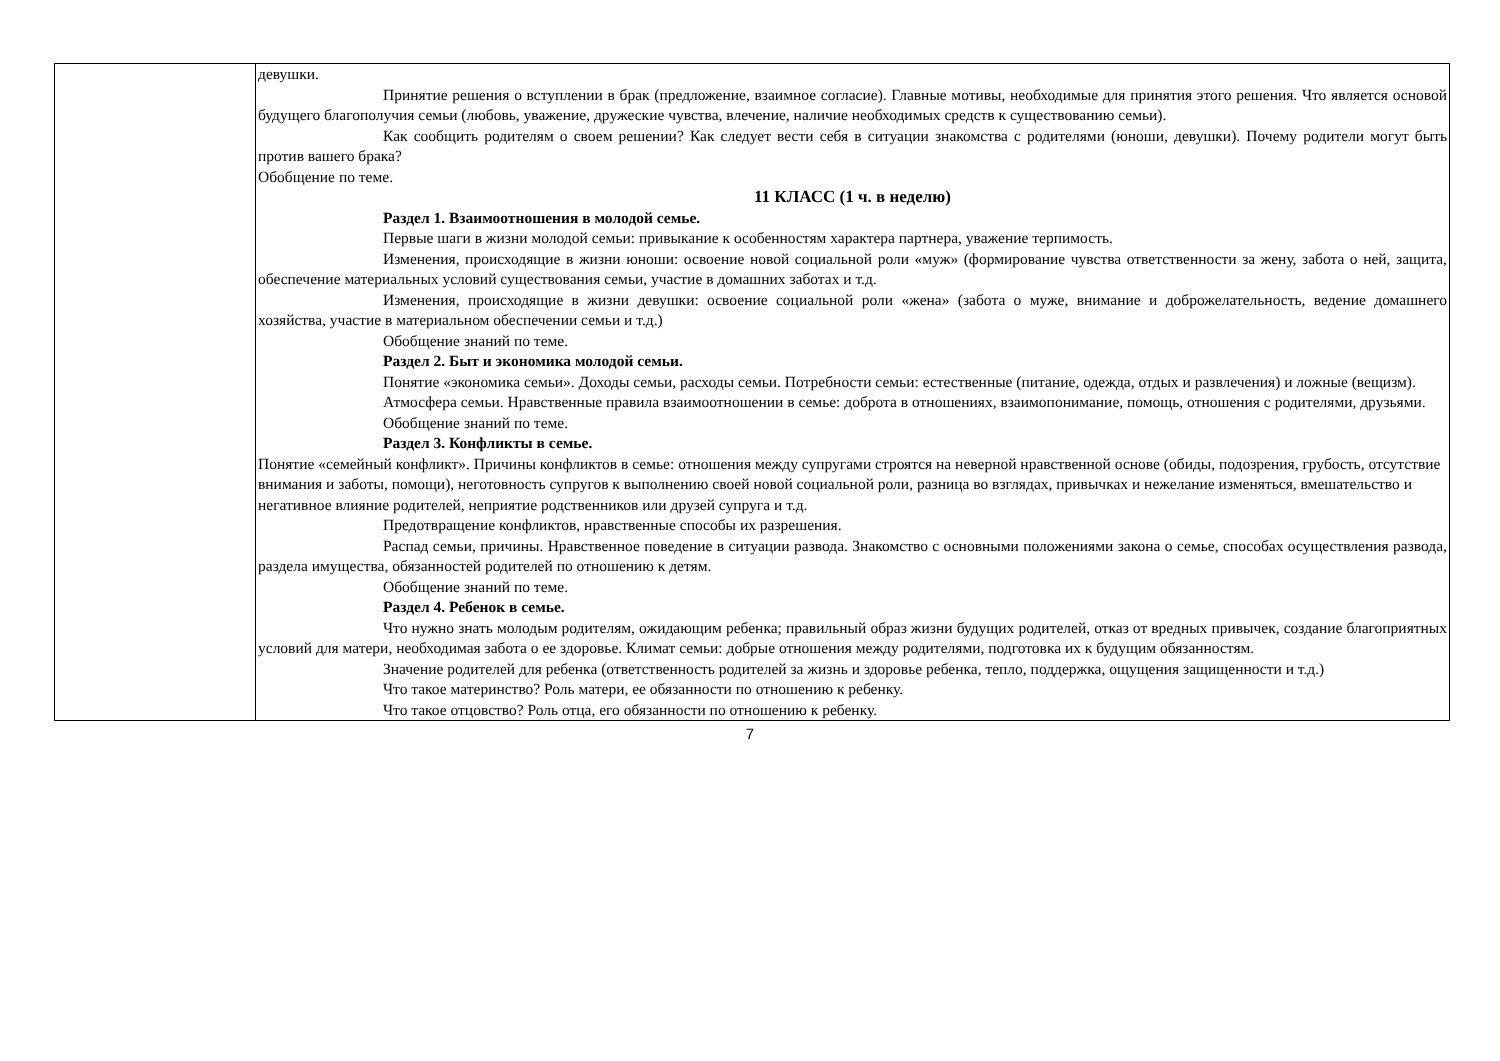| | девушки. Принятие решения о вступлении в брак (предложение, взаимное согласие). Главные мотивы, необходимые для принятия этого решения. Что является основой будущего благополучия семьи (любовь, уважение, дружеские чувства, влечение, наличие необходимых средств к существованию семьи). Как сообщить родителям о своем решении? Как следует вести себя в ситуации знакомства с родителями (юноши, девушки). Почему родители могут быть против вашего брака? Обобщение по теме. 11 КЛАСС (1 ч. в неделю) Раздел 1. Взаимоотношения в молодой семье. Первые шаги в жизни молодой семьи: привыкание к особенностям характера партнера, уважение терпимость. Изменения, происходящие в жизни юноши: освоение новой социальной роли «муж» (формирование чувства ответственности за жену, забота о ней, защита, обеспечение материальных условий существования семьи, участие в домашних заботах и т.д. Изменения, происходящие в жизни девушки: освоение социальной роли «жена» (забота о муже, внимание и доброжелательность, ведение домашнего хозяйства, участие в материальном обеспечении семьи и т.д.) Обобщение знаний по теме. Раздел 2. Быт и экономика молодой семьи. Понятие «экономика семьи». Доходы семьи, расходы семьи. Потребности семьи: естественные (питание, одежда, отдых и развлечения) и ложные (вещизм). Атмосфера семьи. Нравственные правила взаимоотношении в семье: доброта в отношениях, взаимопонимание, помощь, отношения с родителями, друзьями. Обобщение знаний по теме. Раздел 3. Конфликты в семье. Понятие «семейный конфликт». Причины конфликтов в семье: отношения между супругами строятся на неверной нравственной основе (обиды, подозрения, грубость, отсутствие внимания и заботы, помощи), неготовность супругов к выполнению своей новой социальной роли, разница во взглядах, привычках и нежелание изменяться, вмешательство и негативное влияние родителей, неприятие родственников или друзей супруга и т.д. Предотвращение конфликтов, нравственные способы их разрешения. Распад семьи, причины. Нравственное поведение в ситуации развода. Знакомство с основными положениями закона о семье, способах осуществления развода, раздела имущества, обязанностей родителей по отношению к детям. Обобщение знаний по теме. Раздел 4. Ребенок в семье. Что нужно знать молодым родителям, ожидающим ребенка; правильный образ жизни будущих родителей, отказ от вредных привычек, создание благоприятных условий для матери, необходимая забота о ее здоровье. Климат семьи: добрые отношения между родителями, подготовка их к будущим обязанностям. Значение родителей для ребенка (ответственность родителей за жизнь и здоровье ребенка, тепло, поддержка, ощущения защищенности и т.д.) Что такое материнство? Роль матери, ее обязанности по отношению к ребенку. Что такое отцовство? Роль отца, его обязанности по отношению к ребенку. |
7